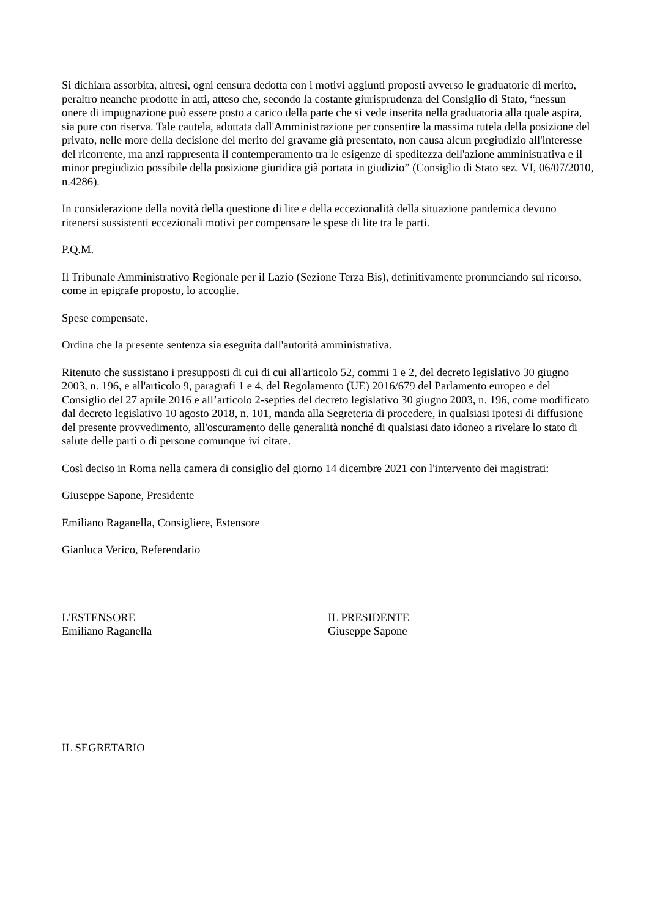Si dichiara assorbita, altresì, ogni censura dedotta con i motivi aggiunti proposti avverso le graduatorie di merito, peraltro neanche prodotte in atti, atteso che, secondo la costante giurisprudenza del Consiglio di Stato, “nessun onere di impugnazione può essere posto a carico della parte che si vede inserita nella graduatoria alla quale aspira, sia pure con riserva. Tale cautela, adottata dall'Amministrazione per consentire la massima tutela della posizione del privato, nelle more della decisione del merito del gravame già presentato, non causa alcun pregiudizio all'interesse del ricorrente, ma anzi rappresenta il contemperamento tra le esigenze di speditezza dell'azione amministrativa e il minor pregiudizio possibile della posizione giuridica già portata in giudizio” (Consiglio di Stato sez. VI, 06/07/2010, n.4286).
In considerazione della novità della questione di lite e della eccezionalità della situazione pandemica devono ritenersi sussistenti eccezionali motivi per compensare le spese di lite tra le parti.
P.Q.M.
Il Tribunale Amministrativo Regionale per il Lazio (Sezione Terza Bis), definitivamente pronunciando sul ricorso, come in epigrafe proposto, lo accoglie.
Spese compensate.
Ordina che la presente sentenza sia eseguita dall'autorità amministrativa.
Ritenuto che sussistano i presupposti di cui di cui all'articolo 52, commi 1 e 2, del decreto legislativo 30 giugno 2003, n. 196, e all'articolo 9, paragrafi 1 e 4, del Regolamento (UE) 2016/679 del Parlamento europeo e del Consiglio del 27 aprile 2016 e all’articolo 2-septies del decreto legislativo 30 giugno 2003, n. 196, come modificato dal decreto legislativo 10 agosto 2018, n. 101, manda alla Segreteria di procedere, in qualsiasi ipotesi di diffusione del presente provvedimento, all'oscuramento delle generalità nonché di qualsiasi dato idoneo a rivelare lo stato di salute delle parti o di persone comunque ivi citate.
Così deciso in Roma nella camera di consiglio del giorno 14 dicembre 2021 con l'intervento dei magistrati:
Giuseppe Sapone, Presidente
Emiliano Raganella, Consigliere, Estensore
Gianluca Verico, Referendario
L'ESTENSORE
Emiliano Raganella
IL PRESIDENTE
Giuseppe Sapone
IL SEGRETARIO